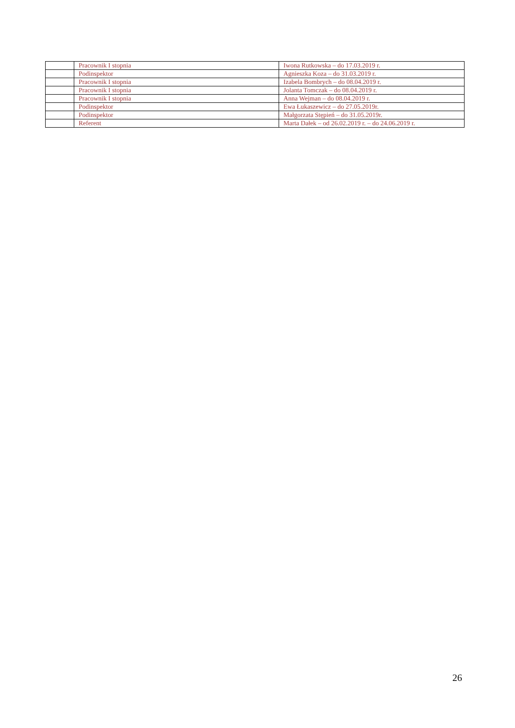| | Pracownik I stopnia | Iwona Rutkowska – do 17.03.2019 r. |
| | Podinspektor | Agnieszka Koza – do 31.03.2019 r. |
| | Pracownik I stopnia | Izabela Bombrych – do 08.04.2019 r. |
| | Pracownik I stopnia | Jolanta Tomczak – do 08.04.2019 r. |
| | Pracownik I stopnia | Anna Wejman – do 08.04.2019 r. |
| | Podinspektor | Ewa Łukaszewicz – do 27.05.2019r. |
| | Podinspektor | Małgorzata Stępień – do 31.05.2019r. |
| | Referent | Marta Dałek – od 26.02.2019 r. – do 24.06.2019 r. |
26